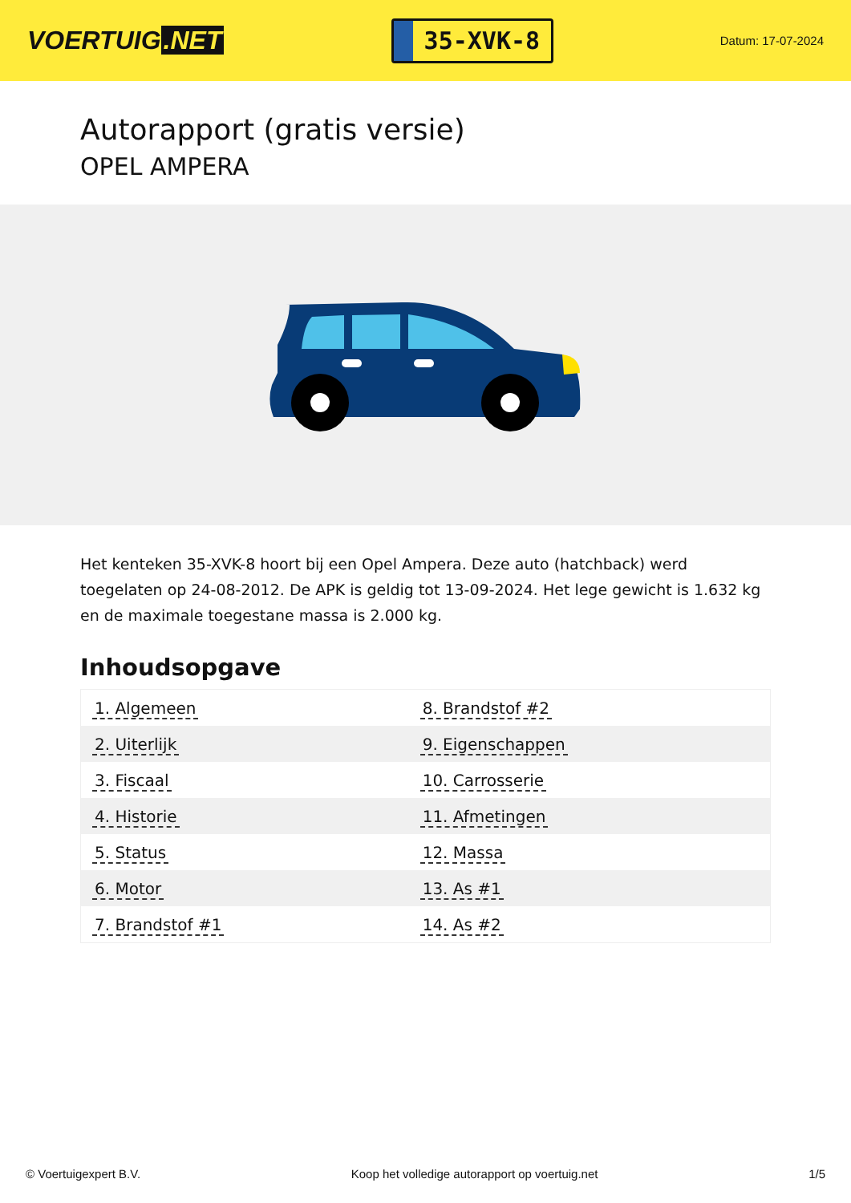VOERTUIG.NET
35-XVK-8
Datum: 17-07-2024
Autorapport (gratis versie)
OPEL AMPERA
Het kenteken 35-XVK-8 hoort bij een Opel Ampera. Deze auto (hatchback) werd toegelaten op 24-08-2012. De APK is geldig tot 13-09-2024. Het lege gewicht is 1.632 kg en de maximale toegestane massa is 2.000 kg.
Inhoudsopgave
| 1. Algemeen | 8. Brandstof #2 |
| 2. Uiterlijk | 9. Eigenschappen |
| 3. Fiscaal | 10. Carrosserie |
| 4. Historie | 11. Afmetingen |
| 5. Status | 12. Massa |
| 6. Motor | 13. As #1 |
| 7. Brandstof #1 | 14. As #2 |
© Voertuigexpert B.V. Koop het volledige autorapport op voertuig.net 1/5